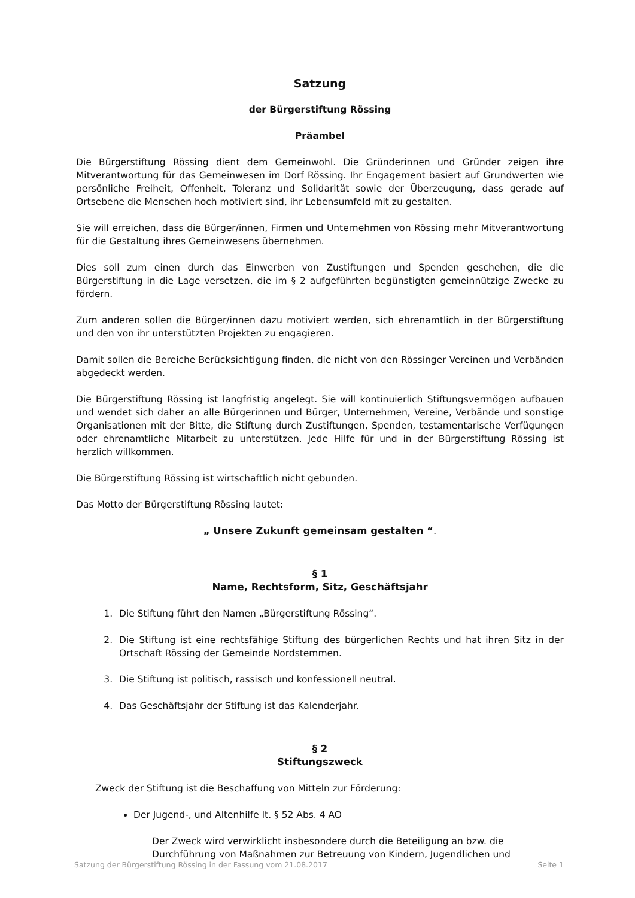Satzung
der Bürgerstiftung Rössing
Präambel
Die Bürgerstiftung Rössing dient dem Gemeinwohl. Die Gründerinnen und Gründer zeigen ihre Mitverantwortung für das Gemeinwesen im Dorf Rössing. Ihr Engagement basiert auf Grundwerten wie persönliche Freiheit, Offenheit, Toleranz und Solidarität sowie der Überzeugung, dass gerade auf Ortsebene die Menschen hoch motiviert sind, ihr Lebensumfeld mit zu gestalten.
Sie will erreichen, dass die Bürger/innen, Firmen und Unternehmen von Rössing mehr Mitverantwortung für die Gestaltung ihres Gemeinwesens übernehmen.
Dies soll zum einen durch das Einwerben von Zustiftungen und Spenden geschehen, die die Bürgerstiftung in die Lage versetzen, die im § 2 aufgeführten begünstigten gemeinnützige Zwecke zu fördern.
Zum anderen sollen die Bürger/innen dazu motiviert werden, sich ehrenamtlich in der Bürgerstiftung und den von ihr unterstützten Projekten zu engagieren.
Damit sollen die Bereiche Berücksichtigung finden, die nicht von den Rössinger Vereinen und Verbänden abgedeckt werden.
Die Bürgerstiftung Rössing ist langfristig angelegt. Sie will kontinuierlich Stiftungsvermögen aufbauen und wendet sich daher an alle Bürgerinnen und Bürger, Unternehmen, Vereine, Verbände und sonstige Organisationen mit der Bitte, die Stiftung durch Zustiftungen, Spenden, testamentarische Verfügungen oder ehrenamtliche Mitarbeit zu unterstützen. Jede Hilfe für und in der Bürgerstiftung Rössing ist herzlich willkommen.
Die Bürgerstiftung Rössing ist wirtschaftlich nicht gebunden.
Das Motto der Bürgerstiftung Rössing lautet:
„ Unsere Zukunft gemeinsam gestalten “.
§ 1
Name, Rechtsform, Sitz, Geschäftsjahr
1. Die Stiftung führt den Namen „Bürgerstiftung Rössing“.
2. Die Stiftung ist eine rechtsfähige Stiftung des bürgerlichen Rechts und hat ihren Sitz in der Ortschaft Rössing der Gemeinde Nordstemmen.
3. Die Stiftung ist politisch, rassisch und konfessionell neutral.
4. Das Geschäftsjahr der Stiftung ist das Kalenderjahr.
§ 2
Stiftungszweck
Zweck der Stiftung ist die Beschaffung von Mitteln zur Förderung:
Der Jugend-, und Altenhilfe lt. § 52 Abs. 4 AO
Der Zweck wird verwirklicht insbesondere durch die Beteiligung an bzw. die Durchführung von Maßnahmen zur Betreuung von Kindern, Jugendlichen und
Satzung der Bürgerstiftung Rössing in der Fassung vom 21.08.2017 Seite 1